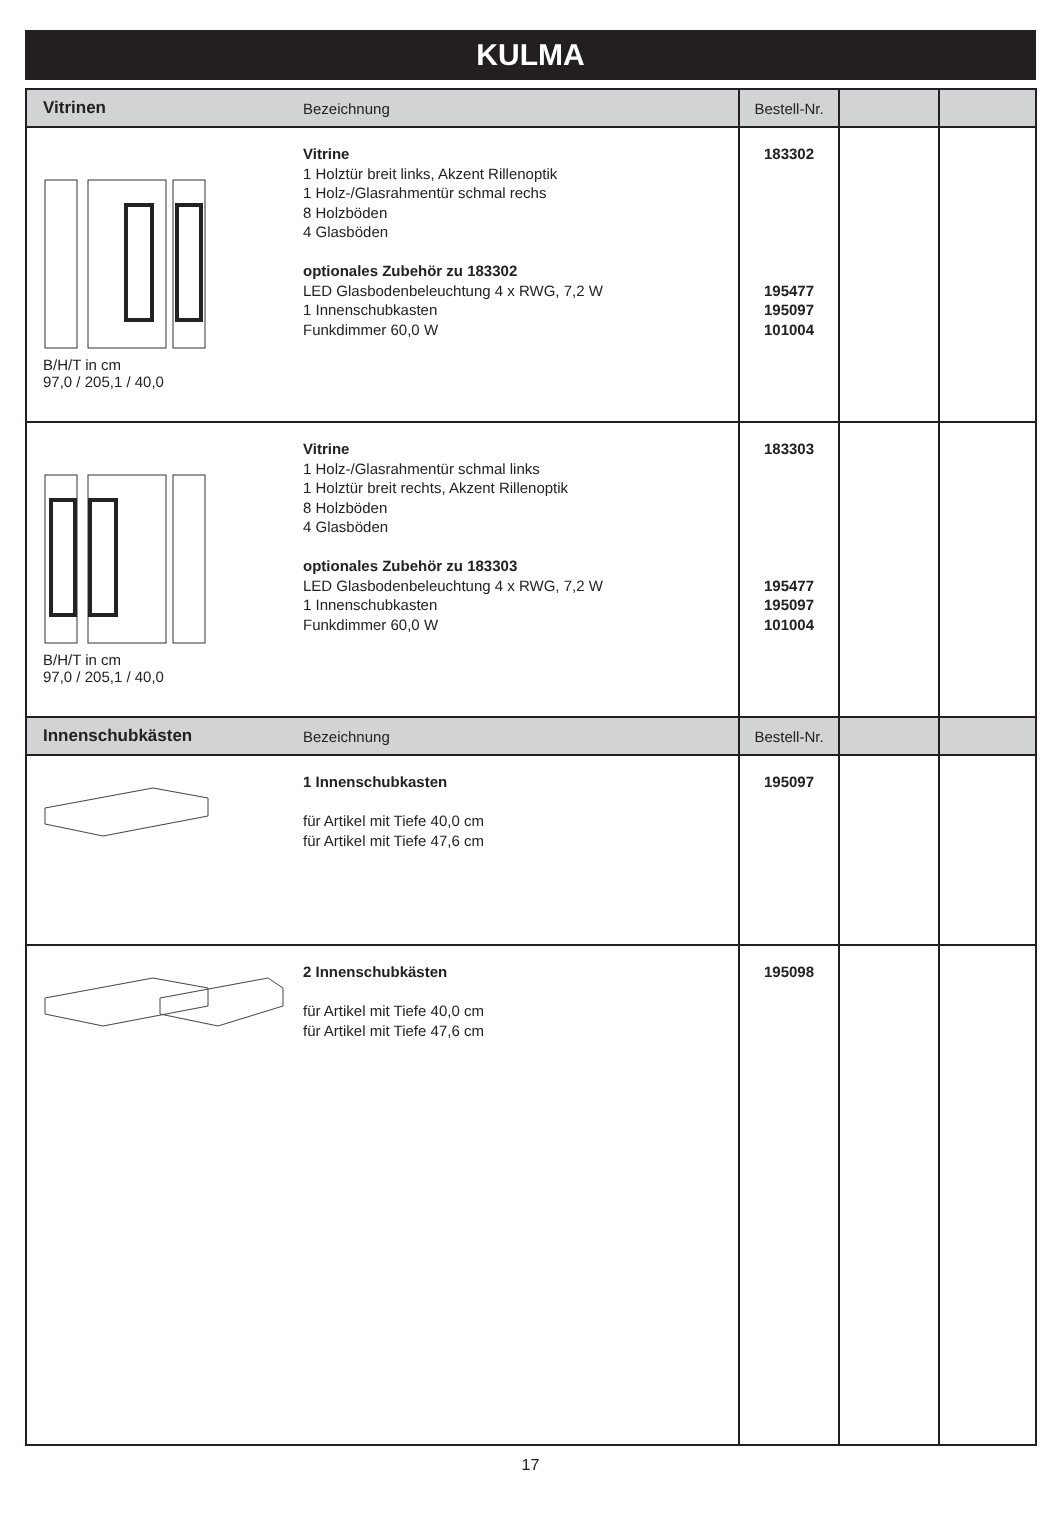KULMA
| Vitrinen | Bezeichnung | Bestell-Nr. | | |
| --- | --- | --- | --- | --- |
| B/H/T in cm 97,0 / 205,1 / 40,0 | Vitrine 1 Holztür breit links, Akzent Rillenoptik 1 Holz-/Glasrahmentür schmal rechs 8 Holzböden 4 Glasböden optionales Zubehör zu 183302 LED Glasbodenbeleuchtung 4 x RWG, 7,2 W 1 Innenschubkasten Funkdimmer 60,0 W | 183302 195477 195097 101004 | | |
| B/H/T in cm 97,0 / 205,1 / 40,0 | Vitrine 1 Holz-/Glasrahmentür schmal links 1 Holztür breit rechts, Akzent Rillenoptik 8 Holzböden 4 Glasböden optionales Zubehör zu 183303 LED Glasbodenbeleuchtung 4 x RWG, 7,2 W 1 Innenschubkasten Funkdimmer 60,0 W | 183303 195477 195097 101004 | | |
| Innenschubkästen | Bezeichnung | Bestell-Nr. | | |
| | 1 Innenschubkasten für Artikel mit Tiefe 40,0 cm für Artikel mit Tiefe 47,6 cm | 195097 | | |
| | 2 Innenschubkästen für Artikel mit Tiefe 40,0 cm für Artikel mit Tiefe 47,6 cm | 195098 | | |
17